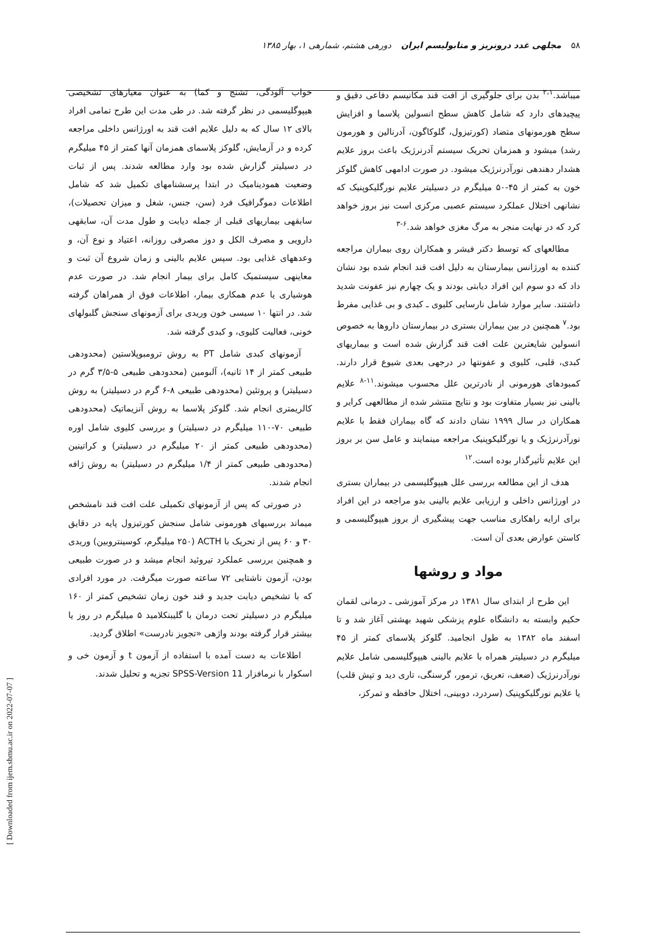۵۸ مجلهی غدد درونریز و متابولیسم ایران دورهی هشتم، شمارهی ۱، بهار ۱۳۸۵
میباشد.<sup>۲،۱</sup> بدن برای جلوگیری از افت قند مکانیسم دفاعی دقیق و پیچیدهای دارد که شامل کاهش سطح انسولین پلاسما و افزایش سطح هورمونهای متضاد (کورتیزول، گلوکاگون، آدرنالین و هورمون رشد) میشود و همزمان تحریک سیستم آدرنرژیک باعث بروز علایم هشدار دهندهی نورآدرنرژیک میشود. در صورت ادامهی کاهش گلوکز خون به کمتر از ۴۵-۵۰ میلیگرم در دسیلیتر علایم نورگلیکوپنیک که نشانهی اختلال عملکرد سیستم عصبی مرکزی است نیز بروز خواهد کرد که در نهایت منجر به مرگ مغزی خواهد شد.<sup>۶-۳</sup>
مطالعهای که توسط دکتر فیشر و همکاران روی بیماران مراجعه کننده به اورژانس بیمارستان به دلیل افت قند انجام شده بود نشان داد که دو سوم این افراد دیابتی بودند و یک چهارم نیز عفونت شدید داشتند. سایر موارد شامل نارسایی کلیوی ـ کبدی و بی غذایی مفرط بود.<sup>۷</sup> همچنین در بین بیماران بستری در بیمارستان داروها به خصوص انسولین شایعترین علت افت قند گزارش شده است و بیماریهای کبدی، قلبی، کلیوی و عفونتها در درجهی بعدی شیوع قرار دارند. کمبودهای هورمونی از نادرترین علل محسوب میشوند.<sup>۱۱-۸</sup> علایم بالینی نیز بسیار متفاوت بود و نتایج منتشر شده از مطالعهی کرایر و همکاران در سال ۱۹۹۹ نشان دادند که گاه بیماران فقط با علایم نورآدرنرژیک و یا نورگلیکوپنیک مراجعه مینمایند و عامل سن بر بروز این علایم تأثیرگذار بوده است.<sup>۱۲</sup>
هدف از این مطالعه بررسی علل هیپوگلیسمی در بیماران بستری در اورژانس داخلی و ارزیابی علایم بالینی بدو مراجعه در این افراد برای ارایه راهکاری مناسب جهت پیشگیری از بروز هیپوگلیسمی و کاستن عوارض بعدی آن است.
مواد و روشها
این طرح از ابتدای سال ۱۳۸۱ در مرکز آموزشی ـ درمانی لقمان حکیم وابسته به دانشگاه علوم پزشکی شهید بهشتی آغاز شد و تا اسفند ماه ۱۳۸۲ به طول انجامید. گلوکز پلاسمای کمتر از ۴۵ میلیگرم در دسیلیتر همراه با علایم بالینی هیپوگلیسمی شامل علایم نورآدرنرژیک (ضعف، تعریق، ترمور، گرسنگی، تاری دید و تپش قلب) یا علایم نورگلیکوپنیک (سردرد، دوبینی، اختلال حافظه و تمرکز،
خواب آلودگی، تشنج و کما) به عنوان معیارهای تشخیصی هیپوگلیسمی در نظر گرفته شد. در طی مدت این طرح تمامی افراد بالای ۱۲ سال که به دلیل علایم افت قند به اورژانس داخلی مراجعه کرده و در آزمایش، گلوکز پلاسمای همزمان آنها کمتر از ۴۵ میلیگرم در دسیلیتر گزارش شده بود وارد مطالعه شدند. پس از ثبات وضعیت همودینامیک در ابتدا پرسشنامهای تکمیل شد که شامل اطلاعات دموگرافیک فرد (سن، جنس، شغل و میزان تحصیلات)، سابقهی بیماریهای قبلی از جمله دیابت و طول مدت آن، سابقهی دارویی و مصرف الکل و دوز مصرفی روزانه، اعتیاد و نوع آن، و وعدههای غذایی بود. سپس علایم بالینی و زمان شروع آن ثبت و معاینهی سیستمیک کامل برای بیمار انجام شد. در صورت عدم هوشیاری یا عدم همکاری بیمار، اطلاعات فوق از همراهان گرفته شد. در انتها ۱۰ سیسی خون وریدی برای آزمونهای سنجش گلبولهای خونی، فعالیت کلیوی، و کبدی گرفته شد.
آزمونهای کبدی شامل PT به روش ترومبوپلاستین (محدودهی طبیعی کمتر از ۱۴ ثانیه)، آلبومین (محدودهی طبیعی ۵-۳/۵ گرم در دسیلیتر) و پروتئین (محدودهی طبیعی ۸-۶ گرم در دسیلیتر) به روش کالریمتری انجام شد. گلوکز پلاسما به روش آنزیماتیک (محدودهی طبیعی ۷۰-۱۱۰ میلیگرم در دسیلیتر) و بررسی کلیوی شامل اوره (محدودهی طبیعی کمتر از ۲۰ میلیگرم در دسیلیتر) و کراتینین (محدودهی طبیعی کمتر از ۱/۴ میلیگرم در دسیلیتر) به روش ژافه انجام شدند.
در صورتی که پس از آزمونهای تکمیلی علت افت قند نامشخص میماند بررسیهای هورمونی شامل سنجش کورتیزول پایه در دقایق ۳۰ و ۶۰ پس از تحریک با ACTH (۲۵۰ میلیگرم، کوسینتروبین) وریدی و همچنین بررسی عملکرد تیروئید انجام میشد و در صورت طبیعی بودن، آزمون ناشتایی ۷۲ ساعته صورت میگرفت. در مورد افرادی که با تشخیص دیابت جدید و قند خون زمان تشخیص کمتر از ۱۶۰ میلیگرم در دسیلیتر تحت درمان با گلیبنکلامید ۵ میلیگرم در روز یا بیشتر قرار گرفته بودند واژهی «تجویز نادرست» اطلاق گردید.
اطلاعات به دست آمده با استفاده از آزمون t و آزمون خی و اسکوار با نرمافزار SPSS-Version 11 تجزیه و تحلیل شدند.
[ Downloaded from ijem.sbmu.ac.ir on 2022-07-07 ]